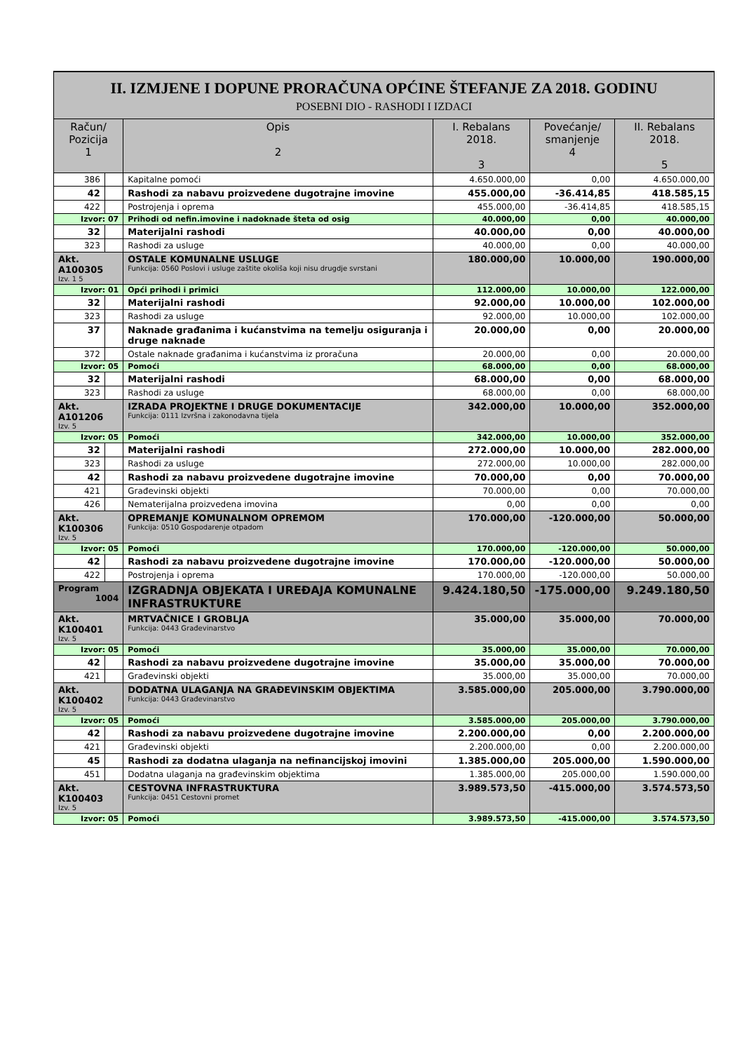II. IZMJENE I DOPUNE PRORAČUNA OPĆINE ŠTEFANJE ZA 2018. GODINU
POSEBNI DIO - RASHODI I IZDACI
| Račun/ Pozicija 1 | | Opis 2 | I. Rebalans 2018. 3 | Povećanje/ smanjenje 4 | II. Rebalans 2018. 5 |
| --- | --- | --- | --- | --- | --- |
| 386 | | Kapitalne pomoći | 4.650.000,00 | 0,00 | 4.650.000,00 |
| 42 | | Rashodi za nabavu proizvedene dugotrajne imovine | 455.000,00 | -36.414,85 | 418.585,15 |
| 422 | | Postrojenja i oprema | 455.000,00 | -36.414,85 | 418.585,15 |
| Izvor: 07 | | Prihodi od nefin.imovine i nadoknade šteta od osig | 40.000,00 | 0,00 | 40.000,00 |
| 32 | | Materijalni rashodi | 40.000,00 | 0,00 | 40.000,00 |
| 323 | | Rashodi za usluge | 40.000,00 | 0,00 | 40.000,00 |
| Akt. A100305 Izv. 1 5 | | OSTALE KOMUNALNE USLUGE Funkcija: 0560 Poslovi i usluge zaštite okoliša koji nisu drugdje svrstani | 180.000,00 | 10.000,00 | 190.000,00 |
| Izvor: 01 | | Opći prihodi i primici | 112.000,00 | 10.000,00 | 122.000,00 |
| 32 | | Materijalni rashodi | 92.000,00 | 10.000,00 | 102.000,00 |
| 323 | | Rashodi za usluge | 92.000,00 | 10.000,00 | 102.000,00 |
| 37 | | Naknade građanima i kućanstvima na temelju osiguranja i druge naknade | 20.000,00 | 0,00 | 20.000,00 |
| 372 | | Ostale naknade građanima i kućanstvima iz proračuna | 20.000,00 | 0,00 | 20.000,00 |
| Izvor: 05 | | Pomoći | 68.000,00 | 0,00 | 68.000,00 |
| 32 | | Materijalni rashodi | 68.000,00 | 0,00 | 68.000,00 |
| 323 | | Rashodi za usluge | 68.000,00 | 0,00 | 68.000,00 |
| Akt. A101206 Izv. 5 | | IZRADA PROJEKTNE I DRUGE DOKUMENTACIJE Funkcija: 0111 Izvršna i zakonodavna tijela | 342.000,00 | 10.000,00 | 352.000,00 |
| Izvor: 05 | | Pomoći | 342.000,00 | 10.000,00 | 352.000,00 |
| 32 | | Materijalni rashodi | 272.000,00 | 10.000,00 | 282.000,00 |
| 323 | | Rashodi za usluge | 272.000,00 | 10.000,00 | 282.000,00 |
| 42 | | Rashodi za nabavu proizvedene dugotrajne imovine | 70.000,00 | 0,00 | 70.000,00 |
| 421 | | Građevinski objekti | 70.000,00 | 0,00 | 70.000,00 |
| 426 | | Nematerijalna proizvedena imovina | 0,00 | 0,00 | 0,00 |
| Akt. K100306 Izv. 5 | | OPREMANJE KOMUNALNOM OPREMOM Funkcija: 0510 Gospodarenje otpadom | 170.000,00 | -120.000,00 | 50.000,00 |
| Izvor: 05 | | Pomoći | 170.000,00 | -120.000,00 | 50.000,00 |
| 42 | | Rashodi za nabavu proizvedene dugotrajne imovine | 170.000,00 | -120.000,00 | 50.000,00 |
| 422 | | Postrojenja i oprema | 170.000,00 | -120.000,00 | 50.000,00 |
| Program 1004 | | IZGRADNJA OBJEKATA I UREĐAJA KOMUNALNE INFRASTRUKTURE | 9.424.180,50 | -175.000,00 | 9.249.180,50 |
| Akt. K100401 Izv. 5 | | MRTVAČNICE I GROBLJA Funkcija: 0443 Građevinarstvo | 35.000,00 | 35.000,00 | 70.000,00 |
| Izvor: 05 | | Pomoći | 35.000,00 | 35.000,00 | 70.000,00 |
| 42 | | Rashodi za nabavu proizvedene dugotrajne imovine | 35.000,00 | 35.000,00 | 70.000,00 |
| 421 | | Građevinski objekti | 35.000,00 | 35.000,00 | 70.000,00 |
| Akt. K100402 Izv. 5 | | DODATNA ULAGANJA NA GRAĐEVINSKIM OBJEKTIMA Funkcija: 0443 Građevinarstvo | 3.585.000,00 | 205.000,00 | 3.790.000,00 |
| Izvor: 05 | | Pomoći | 3.585.000,00 | 205.000,00 | 3.790.000,00 |
| 42 | | Rashodi za nabavu proizvedene dugotrajne imovine | 2.200.000,00 | 0,00 | 2.200.000,00 |
| 421 | | Građevinski objekti | 2.200.000,00 | 0,00 | 2.200.000,00 |
| 45 | | Rashodi za dodatna ulaganja na nefinancijskoj imovini | 1.385.000,00 | 205.000,00 | 1.590.000,00 |
| 451 | | Dodatna ulaganja na građevinskim objektima | 1.385.000,00 | 205.000,00 | 1.590.000,00 |
| Akt. K100403 Izv. 5 | | CESTOVNA INFRASTRUKTURA Funkcija: 0451 Cestovni promet | 3.989.573,50 | -415.000,00 | 3.574.573,50 |
| Izvor: 05 | | Pomoći | 3.989.573,50 | -415.000,00 | 3.574.573,50 |